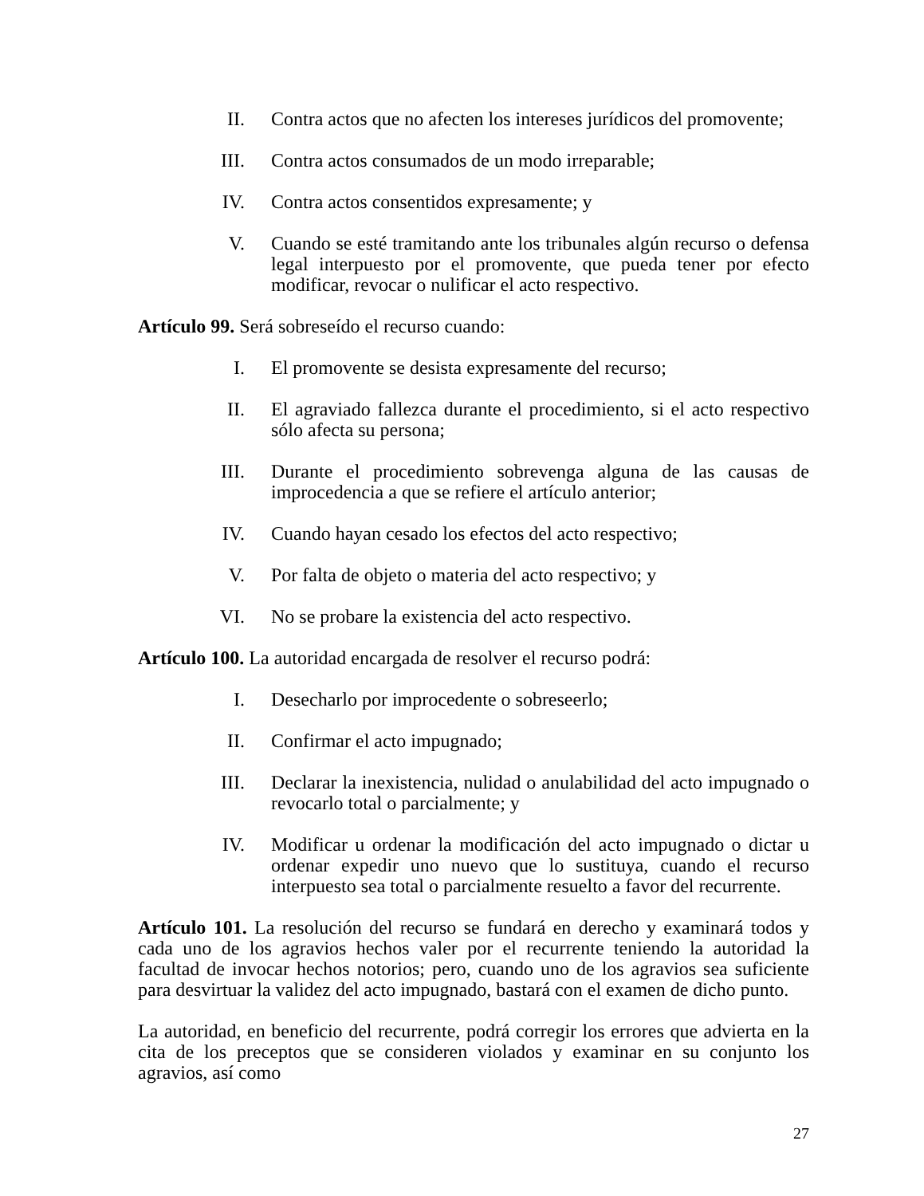II.
Contra actos que no afecten los intereses jurídicos del promovente;
III.
Contra actos consumados de un modo irreparable;
IV.
Contra actos consentidos expresamente; y
V. Cuando se esté tramitando ante los tribunales algún recurso o defensa legal interpuesto por el promovente, que pueda tener por efecto modificar, revocar o nulificar el acto respectivo.
Artículo 99. Será sobreseído el recurso cuando:
I. El promovente se desista expresamente del recurso;
II.
El agraviado fallezca durante el procedimiento, si el acto respectivo sólo afecta su persona;
III.
Durante el procedimiento sobrevenga alguna de las causas de improcedencia a que se refiere el artículo anterior;
IV.
Cuando hayan cesado los efectos del acto respectivo;
V. Por falta de objeto o materia del acto respectivo; y
VI.
No se probare la existencia del acto respectivo.
Artículo 100. La autoridad encargada de resolver el recurso podrá:
I. Desecharlo por improcedente o sobreseerlo;
II.
Confirmar el acto impugnado;
III.
Declarar la inexistencia, nulidad o anulabilidad del acto impugnado o revocarlo total o parcialmente; y
IV.
Modificar u ordenar la modificación del acto impugnado o dictar u ordenar expedir uno nuevo que lo sustituya, cuando el recurso interpuesto sea total o parcialmente resuelto a favor del recurrente.
Artículo 101. La resolución del recurso se fundará en derecho y examinará todos y cada uno de los agravios hechos valer por el recurrente teniendo la autoridad la facultad de invocar hechos notorios; pero, cuando uno de los agravios sea suficiente para desvirtuar la validez del acto impugnado, bastará con el examen de dicho punto.
La autoridad, en beneficio del recurrente, podrá corregir los errores que advierta en la cita de los preceptos que se consideren violados y examinar en su conjunto los agravios, así como
27